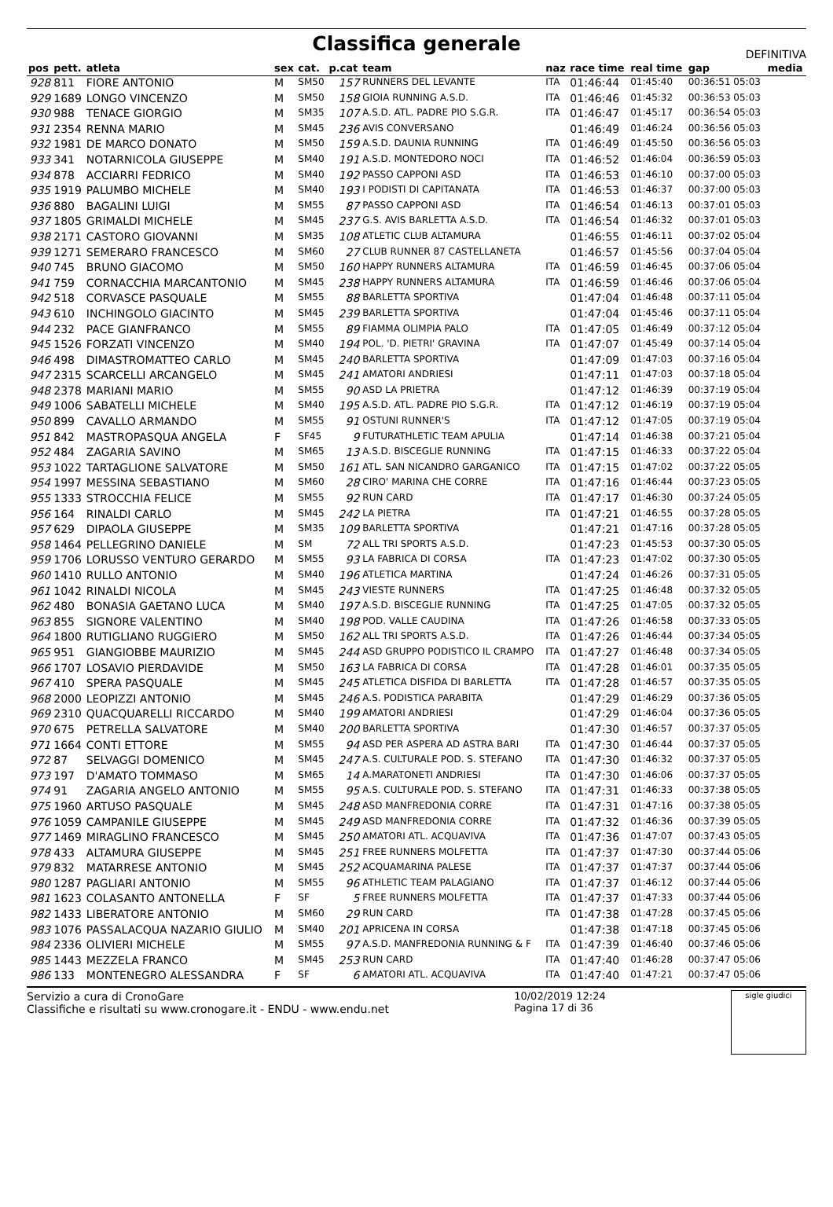Classifica generale
DEFINITIVA
| pos | pett. | atleta | sex | cat. | p.cat | team | naz | race time | real time | gap | media |
| --- | --- | --- | --- | --- | --- | --- | --- | --- | --- | --- | --- |
| 928 | 811 | FIORE ANTONIO | M | SM50 | 157 | RUNNERS DEL LEVANTE | ITA | 01:46:44 | 01:45:40 | 00:36:51 05:03 | |
| 929 | 1689 | LONGO VINCENZO | M | SM50 | 158 | GIOIA RUNNING A.S.D. | ITA | 01:46:46 | 01:45:32 | 00:36:53 05:03 | |
| 930 | 988 | TENACE GIORGIO | M | SM35 | 107 | A.S.D. ATL. PADRE PIO S.G.R. | ITA | 01:46:47 | 01:45:17 | 00:36:54 05:03 | |
| 931 | 2354 | RENNA MARIO | M | SM45 | 236 | AVIS CONVERSANO | | 01:46:49 | 01:46:24 | 00:36:56 05:03 | |
| 932 | 1981 | DE MARCO DONATO | M | SM50 | 159 | A.S.D. DAUNIA RUNNING | ITA | 01:46:49 | 01:45:50 | 00:36:56 05:03 | |
| 933 | 341 | NOTARNICOLA GIUSEPPE | M | SM40 | 191 | A.S.D. MONTEDORO NOCI | ITA | 01:46:52 | 01:46:04 | 00:36:59 05:03 | |
| 934 | 878 | ACCIARRI FEDRICO | M | SM40 | 192 | PASSO CAPPONI ASD | ITA | 01:46:53 | 01:46:10 | 00:37:00 05:03 | |
| 935 | 1919 | PALUMBO MICHELE | M | SM40 | 193 | I PODISTI DI CAPITANATA | ITA | 01:46:53 | 01:46:37 | 00:37:00 05:03 | |
| 936 | 880 | BAGALINI LUIGI | M | SM55 | 87 | PASSO CAPPONI ASD | ITA | 01:46:54 | 01:46:13 | 00:37:01 05:03 | |
| 937 | 1805 | GRIMALDI MICHELE | M | SM45 | 237 | G.S. AVIS BARLETTA A.S.D. | ITA | 01:46:54 | 01:46:32 | 00:37:01 05:03 | |
| 938 | 2171 | CASTORO GIOVANNI | M | SM35 | 108 | ATLETIC CLUB ALTAMURA | | 01:46:55 | 01:46:11 | 00:37:02 05:04 | |
| 939 | 1271 | SEMERARO FRANCESCO | M | SM60 | 27 | CLUB RUNNER 87 CASTELLANETA | | 01:46:57 | 01:45:56 | 00:37:04 05:04 | |
| 940 | 745 | BRUNO GIACOMO | M | SM50 | 160 | HAPPY RUNNERS ALTAMURA | ITA | 01:46:59 | 01:46:45 | 00:37:06 05:04 | |
| 941 | 759 | CORNACCHIA MARCANTONIO | M | SM45 | 238 | HAPPY RUNNERS ALTAMURA | ITA | 01:46:59 | 01:46:46 | 00:37:06 05:04 | |
| 942 | 518 | CORVASCE PASQUALE | M | SM55 | 88 | BARLETTA SPORTIVA | | 01:47:04 | 01:46:48 | 00:37:11 05:04 | |
| 943 | 610 | INCHINGOLO GIACINTO | M | SM45 | 239 | BARLETTA SPORTIVA | | 01:47:04 | 01:45:46 | 00:37:11 05:04 | |
| 944 | 232 | PACE GIANFRANCO | M | SM55 | 89 | FIAMMA OLIMPIA PALO | ITA | 01:47:05 | 01:46:49 | 00:37:12 05:04 | |
| 945 | 1526 | FORZATI VINCENZO | M | SM40 | 194 | POL. 'D. PIETRI' GRAVINA | ITA | 01:47:07 | 01:45:49 | 00:37:14 05:04 | |
| 946 | 498 | DIMASTROMATTEO CARLO | M | SM45 | 240 | BARLETTA SPORTIVA | | 01:47:09 | 01:47:03 | 00:37:16 05:04 | |
| 947 | 2315 | SCARCELLI ARCANGELO | M | SM45 | 241 | AMATORI ANDRIESI | | 01:47:11 | 01:47:03 | 00:37:18 05:04 | |
| 948 | 2378 | MARIANI MARIO | M | SM55 | 90 | ASD LA PRIETRA | | 01:47:12 | 01:46:39 | 00:37:19 05:04 | |
| 949 | 1006 | SABATELLI MICHELE | M | SM40 | 195 | A.S.D. ATL. PADRE PIO S.G.R. | ITA | 01:47:12 | 01:46:19 | 00:37:19 05:04 | |
| 950 | 899 | CAVALLO ARMANDO | M | SM55 | 91 | OSTUNI RUNNER'S | ITA | 01:47:12 | 01:47:05 | 00:37:19 05:04 | |
| 951 | 842 | MASTROPASQUA ANGELA | F | SF45 | 9 | FUTURATHLETIC TEAM APULIA | | 01:47:14 | 01:46:38 | 00:37:21 05:04 | |
| 952 | 484 | ZAGARIA SAVINO | M | SM65 | 13 | A.S.D. BISCEGLIE RUNNING | ITA | 01:47:15 | 01:46:33 | 00:37:22 05:04 | |
| 953 | 1022 | TARTAGLIONE SALVATORE | M | SM50 | 161 | ATL. SAN NICANDRO GARGANICO | ITA | 01:47:15 | 01:47:02 | 00:37:22 05:05 | |
| 954 | 1997 | MESSINA SEBASTIANO | M | SM60 | 28 | CIRO' MARINA CHE CORRE | ITA | 01:47:16 | 01:46:44 | 00:37:23 05:05 | |
| 955 | 1333 | STROCCHIA FELICE | M | SM55 | 92 | RUN CARD | ITA | 01:47:17 | 01:46:30 | 00:37:24 05:05 | |
| 956 | 164 | RINALDI CARLO | M | SM45 | 242 | LA PIETRA | ITA | 01:47:21 | 01:46:55 | 00:37:28 05:05 | |
| 957 | 629 | DIPAOLA GIUSEPPE | M | SM35 | 109 | BARLETTA SPORTIVA | | 01:47:21 | 01:47:16 | 00:37:28 05:05 | |
| 958 | 1464 | PELLEGRINO DANIELE | M | SM | 72 | ALL TRI SPORTS A.S.D. | | 01:47:23 | 01:45:53 | 00:37:30 05:05 | |
| 959 | 1706 | LORUSSO VENTURO GERARDO | M | SM55 | 93 | LA FABRICA DI CORSA | ITA | 01:47:23 | 01:47:02 | 00:37:30 05:05 | |
| 960 | 1410 | RULLO ANTONIO | M | SM40 | 196 | ATLETICA MARTINA | | 01:47:24 | 01:46:26 | 00:37:31 05:05 | |
| 961 | 1042 | RINALDI NICOLA | M | SM45 | 243 | VIESTE RUNNERS | ITA | 01:47:25 | 01:46:48 | 00:37:32 05:05 | |
| 962 | 480 | BONASIA GAETANO LUCA | M | SM40 | 197 | A.S.D. BISCEGLIE RUNNING | ITA | 01:47:25 | 01:47:05 | 00:37:32 05:05 | |
| 963 | 855 | SIGNORE VALENTINO | M | SM40 | 198 | POD. VALLE CAUDINA | ITA | 01:47:26 | 01:46:58 | 00:37:33 05:05 | |
| 964 | 1800 | RUTIGLIANO RUGGIERO | M | SM50 | 162 | ALL TRI SPORTS A.S.D. | ITA | 01:47:26 | 01:46:44 | 00:37:34 05:05 | |
| 965 | 951 | GIANGIOBBE MAURIZIO | M | SM45 | 244 | ASD GRUPPO PODISTICO IL CRAMPO | ITA | 01:47:27 | 01:46:48 | 00:37:34 05:05 | |
| 966 | 1707 | LOSAVIO PIERDAVIDE | M | SM50 | 163 | LA FABRICA DI CORSA | ITA | 01:47:28 | 01:46:01 | 00:37:35 05:05 | |
| 967 | 410 | SPERA PASQUALE | M | SM45 | 245 | ATLETICA DISFIDA DI BARLETTA | ITA | 01:47:28 | 01:46:57 | 00:37:35 05:05 | |
| 968 | 2000 | LEOPIZZI ANTONIO | M | SM45 | 246 | A.S. PODISTICA PARABITA | | 01:47:29 | 01:46:29 | 00:37:36 05:05 | |
| 969 | 2310 | QUACQUARELLI RICCARDO | M | SM40 | 199 | AMATORI ANDRIESI | | 01:47:29 | 01:46:04 | 00:37:36 05:05 | |
| 970 | 675 | PETRELLA SALVATORE | M | SM40 | 200 | BARLETTA SPORTIVA | | 01:47:30 | 01:46:57 | 00:37:37 05:05 | |
| 971 | 1664 | CONTI ETTORE | M | SM55 | 94 | ASD PER ASPERA AD ASTRA BARI | ITA | 01:47:30 | 01:46:44 | 00:37:37 05:05 | |
| 972 | 87 | SELVAGGI DOMENICO | M | SM45 | 247 | A.S. CULTURALE POD. S. STEFANO | ITA | 01:47:30 | 01:46:32 | 00:37:37 05:05 | |
| 973 | 197 | D'AMATO TOMMASO | M | SM65 | 14 | A.MARATONETI ANDRIESI | ITA | 01:47:30 | 01:46:06 | 00:37:37 05:05 | |
| 974 | 91 | ZAGARIA ANGELO ANTONIO | M | SM55 | 95 | A.S. CULTURALE POD. S. STEFANO | ITA | 01:47:31 | 01:46:33 | 00:37:38 05:05 | |
| 975 | 1960 | ARTUSO PASQUALE | M | SM45 | 248 | ASD MANFREDONIA CORRE | ITA | 01:47:31 | 01:47:16 | 00:37:38 05:05 | |
| 976 | 1059 | CAMPANILE GIUSEPPE | M | SM45 | 249 | ASD MANFREDONIA CORRE | ITA | 01:47:32 | 01:46:36 | 00:37:39 05:05 | |
| 977 | 1469 | MIRAGLINO FRANCESCO | M | SM45 | 250 | AMATORI ATL. ACQUAVIVA | ITA | 01:47:36 | 01:47:07 | 00:37:43 05:05 | |
| 978 | 433 | ALTAMURA GIUSEPPE | M | SM45 | 251 | FREE RUNNERS MOLFETTA | ITA | 01:47:37 | 01:47:30 | 00:37:44 05:06 | |
| 979 | 832 | MATARRESE ANTONIO | M | SM45 | 252 | ACQUAMARINA PALESE | ITA | 01:47:37 | 01:47:37 | 00:37:44 05:06 | |
| 980 | 1287 | PAGLIARI ANTONIO | M | SM55 | 96 | ATHLETIC TEAM PALAGIANO | ITA | 01:47:37 | 01:46:12 | 00:37:44 05:06 | |
| 981 | 1623 | COLASANTO ANTONELLA | F | SF | 5 | FREE RUNNERS MOLFETTA | ITA | 01:47:37 | 01:47:33 | 00:37:44 05:06 | |
| 982 | 1433 | LIBERATORE ANTONIO | M | SM60 | 29 | RUN CARD | ITA | 01:47:38 | 01:47:28 | 00:37:45 05:06 | |
| 983 | 1076 | PASSALACQUA NAZARIO GIULIO | M | SM40 | 201 | APRICENA IN CORSA | | 01:47:38 | 01:47:18 | 00:37:45 05:06 | |
| 984 | 2336 | OLIVIERI MICHELE | M | SM55 | 97 | A.S.D. MANFREDONIA RUNNING & F | ITA | 01:47:39 | 01:46:40 | 00:37:46 05:06 | |
| 985 | 1443 | MEZZELA FRANCO | M | SM45 | 253 | RUN CARD | ITA | 01:47:40 | 01:46:28 | 00:37:47 05:06 | |
| 986 | 133 | MONTENEGRO ALESSANDRA | F | SF | 6 | AMATORI ATL. ACQUAVIVA | ITA | 01:47:40 | 01:47:21 | 00:37:47 05:06 | |
Servizio a cura di CronoGare
Classifiche e risultati su www.cronogare.it - ENDU - www.endu.net
10/02/2019 12:24
Pagina 17 di 36
sigle giudici